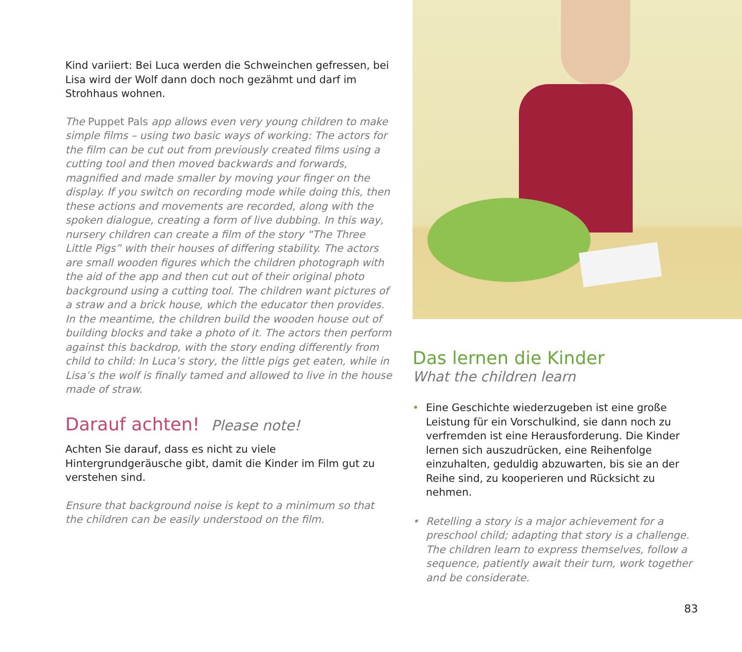Kind variiert: Bei Luca werden die Schweinchen gefressen, bei Lisa wird der Wolf dann doch noch gezähmt und darf im Strohhaus wohnen.
The Puppet Pals app allows even very young children to make simple films – using two basic ways of working: The actors for the film can be cut out from previously created films using a cutting tool and then moved backwards and forwards, magnified and made smaller by moving your finger on the display. If you switch on recording mode while doing this, then these actions and movements are recorded, along with the spoken dialogue, creating a form of live dubbing. In this way, nursery children can create a film of the story “The Three Little Pigs” with their houses of differing stability. The actors are small wooden figures which the children photograph with the aid of the app and then cut out of their original photo background using a cutting tool. The children want pictures of a straw and a brick house, which the educator then provides. In the meantime, the children build the wooden house out of building blocks and take a photo of it. The actors then perform against this backdrop, with the story ending differently from child to child: In Luca’s story, the little pigs get eaten, while in Lisa’s the wolf is finally tamed and allowed to live in the house made of straw.
Darauf achten! Please note!
Achten Sie darauf, dass es nicht zu viele Hintergrundgeräusche gibt, damit die Kinder im Film gut zu verstehen sind.
Ensure that background noise is kept to a minimum so that the children can be easily understood on the film.
Das lernen die Kinder
What the children learn
• Eine Geschichte wiederzugeben ist eine große Leistung für ein Vorschulkind, sie dann noch zu verfremden ist eine Herausforderung. Die Kinder lernen sich auszudrücken, eine Reihenfolge einzuhalten, geduldig abzuwarten, bis sie an der Reihe sind, zu kooperieren und Rücksicht zu nehmen.
• Retelling a story is a major achievement for a preschool child; adapting that story is a challenge. The children learn to express themselves, follow a sequence, patiently await their turn, work together and be considerate.
83